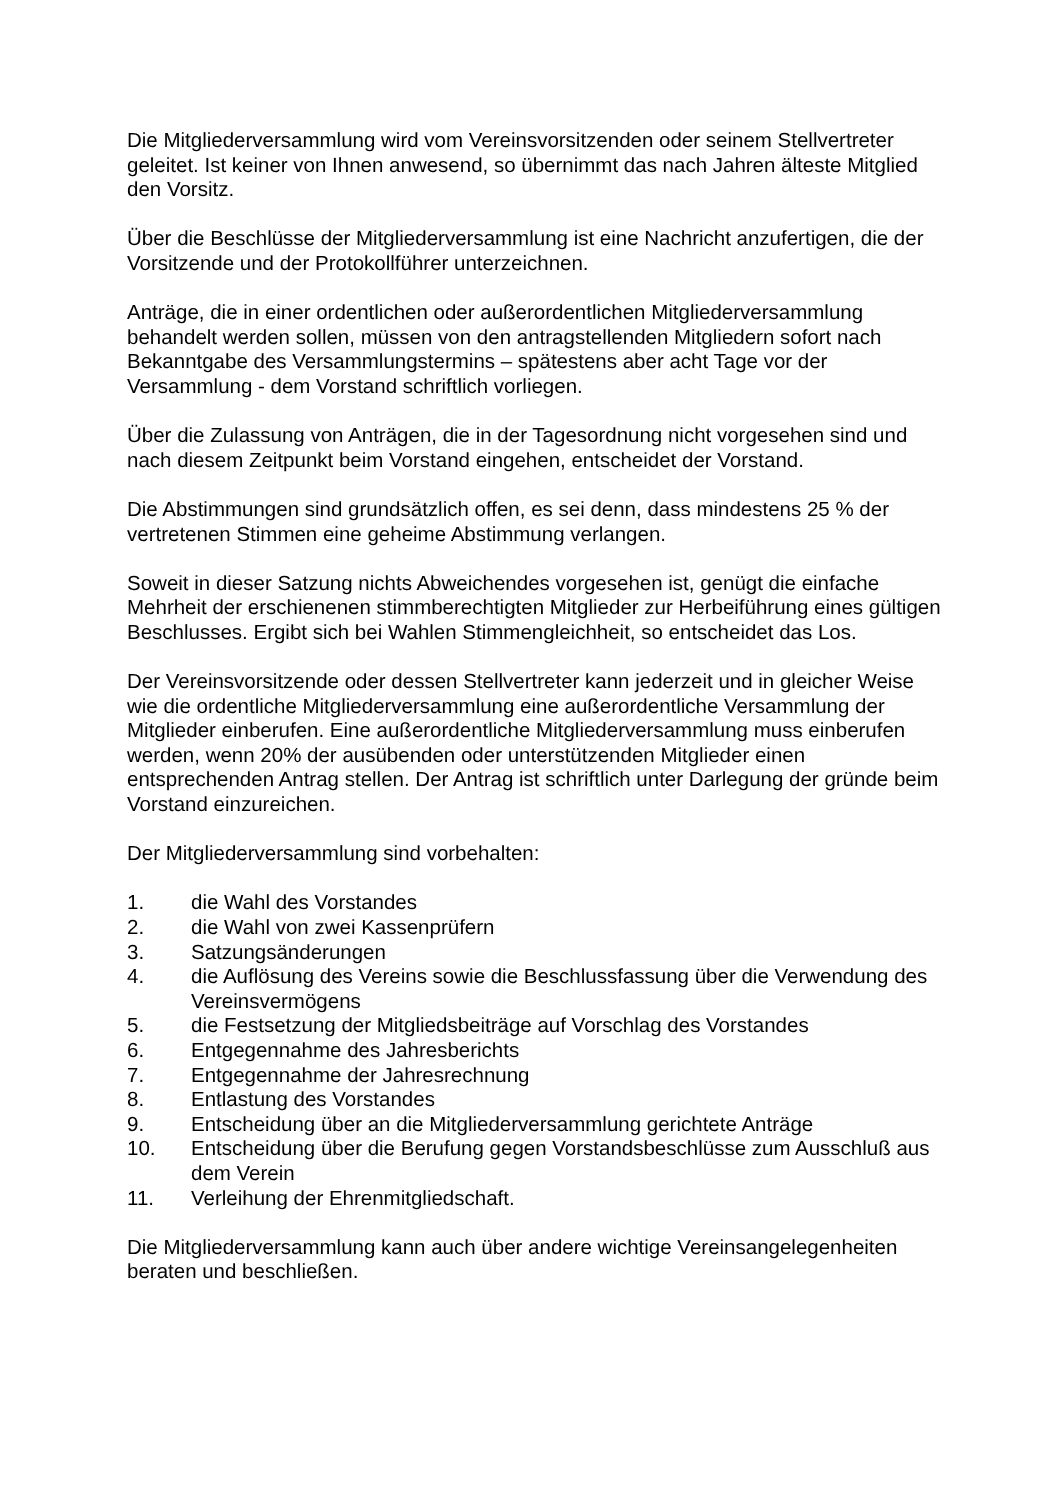Die Mitgliederversammlung wird vom Vereinsvorsitzenden oder seinem Stellvertreter geleitet. Ist keiner von Ihnen anwesend, so übernimmt das nach Jahren älteste Mitglied den Vorsitz.
Über die Beschlüsse der Mitgliederversammlung ist eine Nachricht anzufertigen, die der Vorsitzende und der Protokollführer unterzeichnen.
Anträge, die in einer ordentlichen oder außerordentlichen Mitgliederversammlung behandelt werden sollen, müssen von den antragstellenden Mitgliedern sofort nach Bekanntgabe des Versammlungstermins – spätestens aber acht Tage vor der Versammlung - dem Vorstand schriftlich vorliegen.
Über die Zulassung von Anträgen, die in der Tagesordnung nicht vorgesehen sind und nach diesem Zeitpunkt beim Vorstand eingehen, entscheidet der Vorstand.
Die Abstimmungen sind grundsätzlich offen, es sei denn, dass mindestens 25 % der vertretenen Stimmen eine geheime Abstimmung verlangen.
Soweit in dieser Satzung nichts Abweichendes vorgesehen ist, genügt die einfache Mehrheit der erschienenen stimmberechtigten Mitglieder zur Herbeiführung eines gültigen Beschlusses. Ergibt sich bei Wahlen Stimmengleichheit, so entscheidet das Los.
Der Vereinsvorsitzende oder dessen Stellvertreter kann jederzeit und in gleicher Weise wie die ordentliche Mitgliederversammlung eine außerordentliche Versammlung der Mitglieder einberufen. Eine außerordentliche Mitgliederversammlung muss einberufen werden, wenn 20% der ausübenden oder unterstützenden Mitglieder einen entsprechenden Antrag stellen. Der Antrag ist schriftlich unter Darlegung der gründe beim Vorstand einzureichen.
Der Mitgliederversammlung sind vorbehalten:
1. die Wahl des Vorstandes
2. die Wahl von zwei Kassenprüfern
3. Satzungsänderungen
4. die Auflösung des Vereins sowie die Beschlussfassung über die Verwendung des Vereinsvermögens
5. die Festsetzung der Mitgliedsbeiträge auf Vorschlag des Vorstandes
6. Entgegennahme des Jahresberichts
7. Entgegennahme der Jahresrechnung
8. Entlastung des Vorstandes
9. Entscheidung über an die Mitgliederversammlung gerichtete Anträge
10. Entscheidung über die Berufung gegen Vorstandsbeschlüsse zum Ausschluß aus dem Verein
11. Verleihung der Ehrenmitgliedschaft.
Die Mitgliederversammlung kann auch über andere wichtige Vereinsangelegenheiten beraten und beschließen.